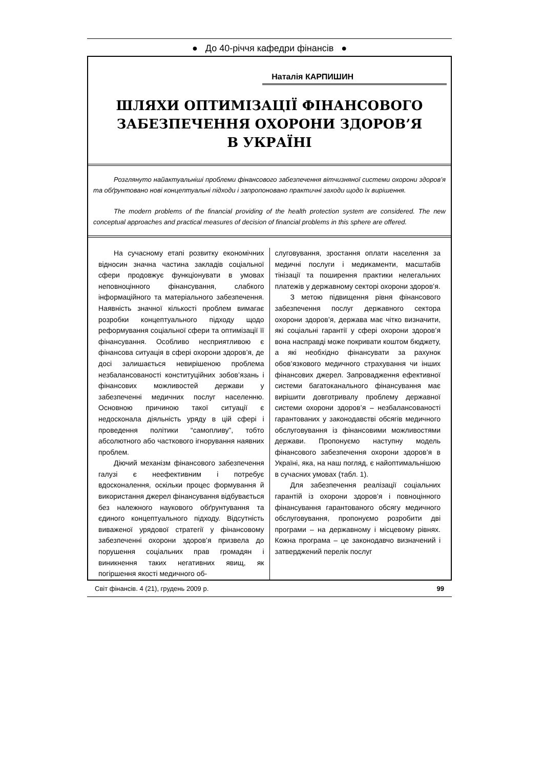● До 40-річчя кафедри фінансів ●
Наталія КАРПИШИН
ШЛЯХИ ОПТИМІЗАЦІЇ ФІНАНСОВОГО
ЗАБЕЗПЕЧЕННЯ ОХОРОНИ ЗДОРОВ’Я
В УКРАЇНІ
Розглянуто найактуальніші проблеми фінансового забезпечення вітчизняної системи охорони здоров’я та обґрунтовано нові концептуальні підходи і запропоновано практичні заходи щодо їх вирішення.
The modern problems of the financial providing of the health protection system are considered. The new conceptual approaches and practical measures of decision of financial problems in this sphere are offered.
На сучасному етапі розвитку економічних відносин значна частина закладів соціальної сфери продовжує функціонувати в умовах неповноцінного фінансування, слабкого інформаційного та матеріального забезпечення. Наявність значної кількості проблем вимагає розробки концептуального підходу щодо реформування соціальної сфери та оптимізації її фінансування. Особливо несприятливою є фінансова ситуація в сфері охорони здоров’я, де досі залишається невирішеною проблема незбалансованості конституційних зобов’язань і фінансових можливостей держави у забезпеченні медичних послуг населенню. Основною причиною такої ситуації є недосконала діяльність уряду в цій сфері і проведення політики “самопливу”, тобто абсолютного або часткового ігнорування наявних проблем.
Діючий механізм фінансового забезпечення галузі є неефективним і потребує вдосконалення, оскільки процес формування й використання джерел фінансування відбувається без належного наукового обґрунтування та єдиного концептуального підходу. Відсутність виваженої урядової стратегії у фінансовому забезпеченні охорони здоров’я призвела до порушення соціальних прав громадян і виникнення таких негативних явищ, як погіршення якості медичного об-
слуговування, зростання оплати населення за медичні послуги і медикаменти, масштабів тінізації та поширення практики нелегальних платежів у державному секторі охорони здоров’я.
З метою підвищення рівня фінансового забезпечення послуг державного сектора охорони здоров’я, держава має чітко визначити, які соціальні гарантії у сфері охорони здоров’я вона насправді може покривати коштом бюджету, а які необхідно фінансувати за рахунок обов’язкового медичного страхування чи інших фінансових джерел. Запровадження ефективної системи багатоканального фінансування має вирішити довготривалу проблему державної системи охорони здоров’я – незбалансованості гарантованих у законодавстві обсягів медичного обслуговування із фінансовими можливостями держави. Пропонуємо наступну модель фінансового забезпечення охорони здоров’я в Україні, яка, на наш погляд, є найоптимальнішою в сучасних умовах (табл. 1).
Для забезпечення реалізації соціальних гарантій із охорони здоров’я і повноцінного фінансування гарантованого обсягу медичного обслуговування, пропонуємо розробити дві програми – на державному і місцевому рівнях. Кожна програма – це законодавчо визначений і затверджений перелік послуг
Світ фінансів. 4 (21), грудень 2009 р. 99